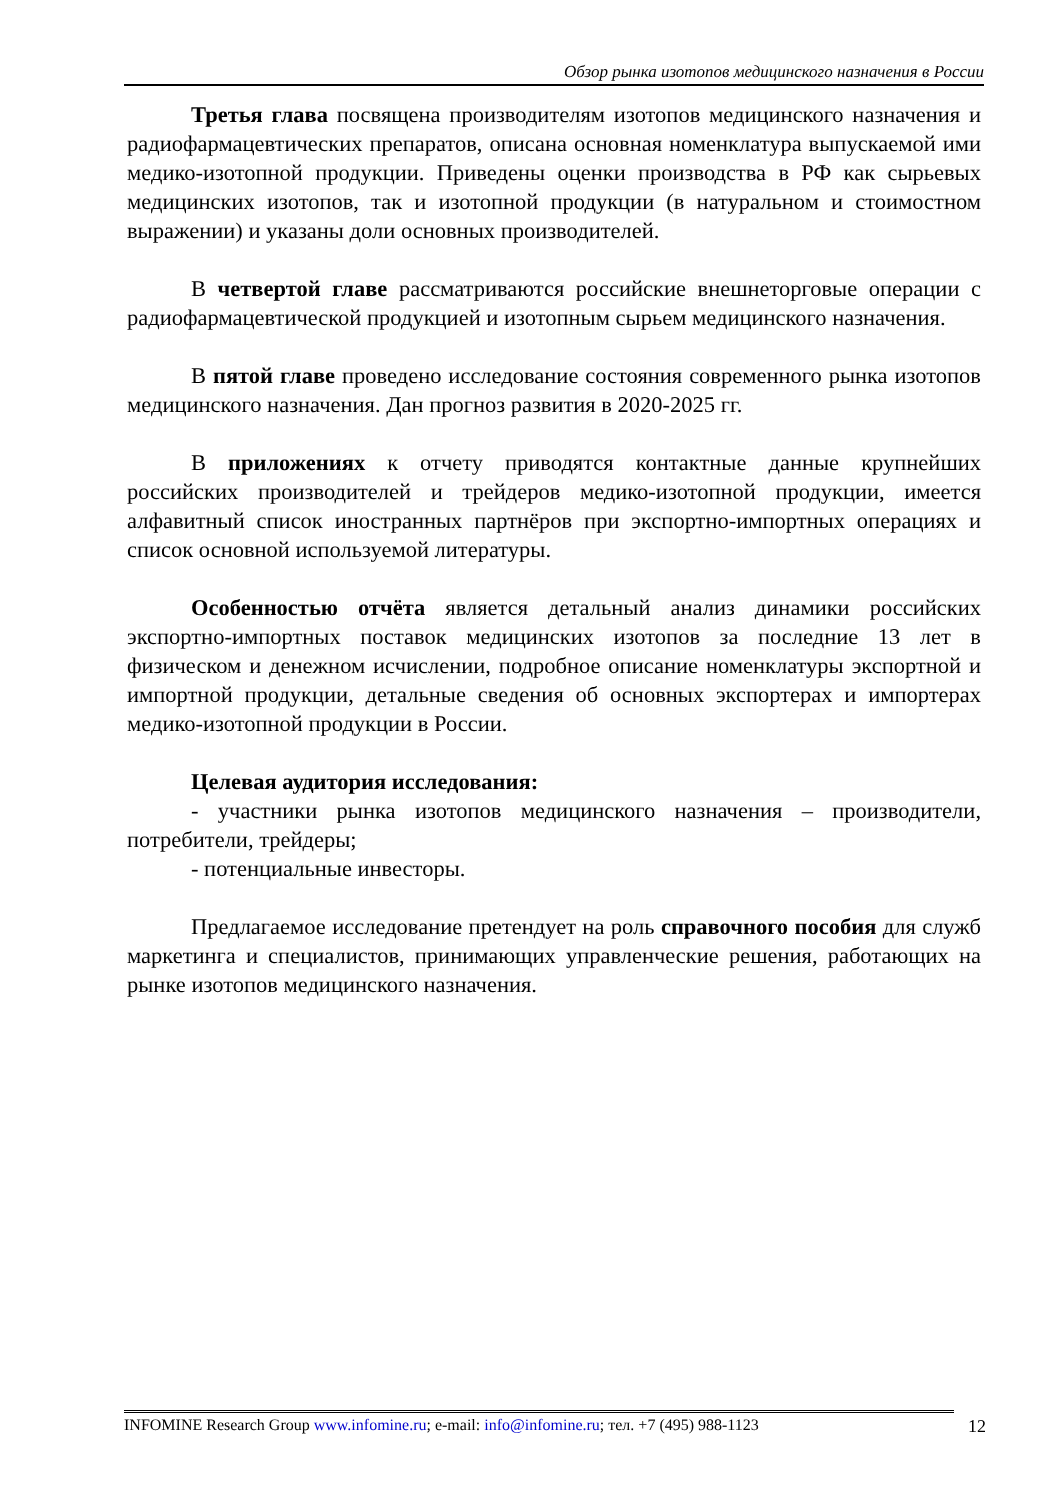Обзор рынка изотопов медицинского назначения в России
Третья глава посвящена производителям изотопов медицинского назначения и радиофармацевтических препаратов, описана основная номенклатура выпускаемой ими медико-изотопной продукции. Приведены оценки производства в РФ как сырьевых медицинских изотопов, так и изотопной продукции (в натуральном и стоимостном выражении) и указаны доли основных производителей.
В четвертой главе рассматриваются российские внешнеторговые операции с радиофармацевтической продукцией и изотопным сырьем медицинского назначения.
В пятой главе проведено исследование состояния современного рынка изотопов медицинского назначения. Дан прогноз развития в 2020-2025 гг.
В приложениях к отчету приводятся контактные данные крупнейших российских производителей и трейдеров медико-изотопной продукции, имеется алфавитный список иностранных партнёров при экспортно-импортных операциях и список основной используемой литературы.
Особенностью отчёта является детальный анализ динамики российских экспортно-импортных поставок медицинских изотопов за последние 13 лет в физическом и денежном исчислении, подробное описание номенклатуры экспортной и импортной продукции, детальные сведения об основных экспортерах и импортерах медико-изотопной продукции в России.
Целевая аудитория исследования:
- участники рынка изотопов медицинского назначения – производители, потребители, трейдеры;
- потенциальные инвесторы.
Предлагаемое исследование претендует на роль справочного пособия для служб маркетинга и специалистов, принимающих управленческие решения, работающих на рынке изотопов медицинского назначения.
INFOMINE Research Group www.infomine.ru; e-mail: info@infomine.ru; тел. +7 (495) 988-1123
12